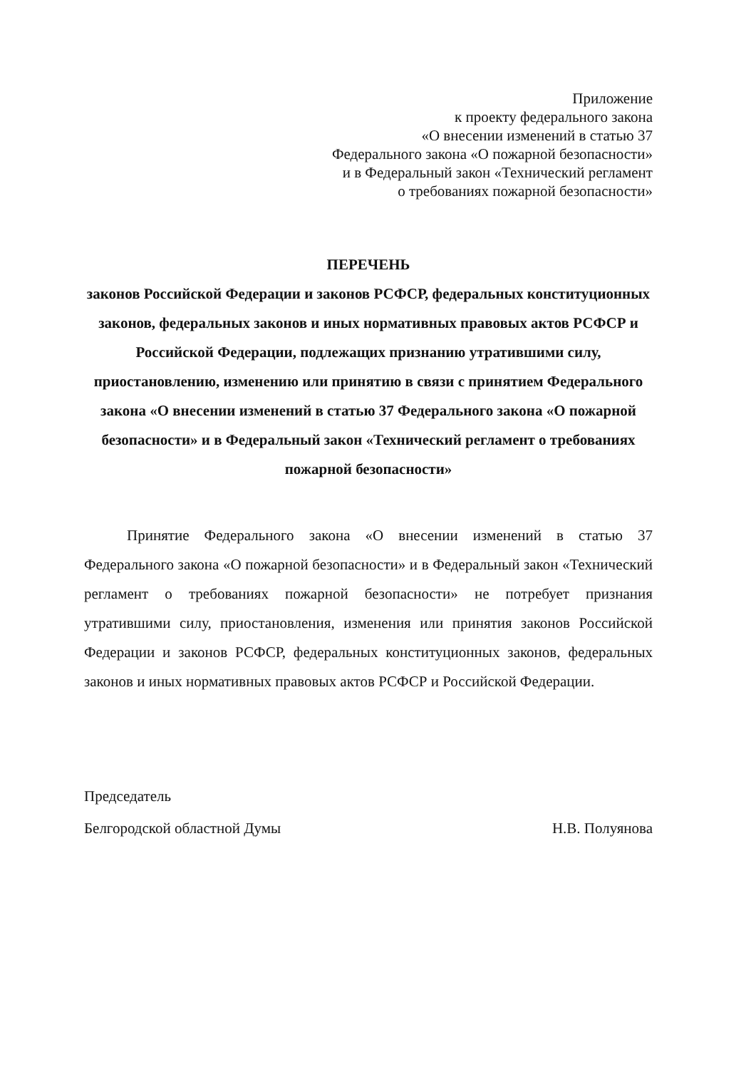Приложение
к проекту федерального закона
«О внесении изменений в статью 37
Федерального закона «О пожарной безопасности»
и в Федеральный закон «Технический регламент
о требованиях пожарной безопасности»
ПЕРЕЧЕНЬ
законов Российской Федерации и законов РСФСР, федеральных конституционных законов, федеральных законов и иных нормативных правовых актов РСФСР и Российской Федерации, подлежащих признанию утратившими силу, приостановлению, изменению или принятию в связи с принятием Федерального закона «О внесении изменений в статью 37 Федерального закона «О пожарной безопасности» и в Федеральный закон «Технический регламент о требованиях пожарной безопасности»
Принятие Федерального закона «О внесении изменений в статью 37 Федерального закона «О пожарной безопасности» и в Федеральный закон «Технический регламент о требованиях пожарной безопасности» не потребует признания утратившими силу, приостановления, изменения или принятия законов Российской Федерации и законов РСФСР, федеральных конституционных законов, федеральных законов и иных нормативных правовых актов РСФСР и Российской Федерации.
Председатель
Белгородской областной Думы
Н.В. Полуянова